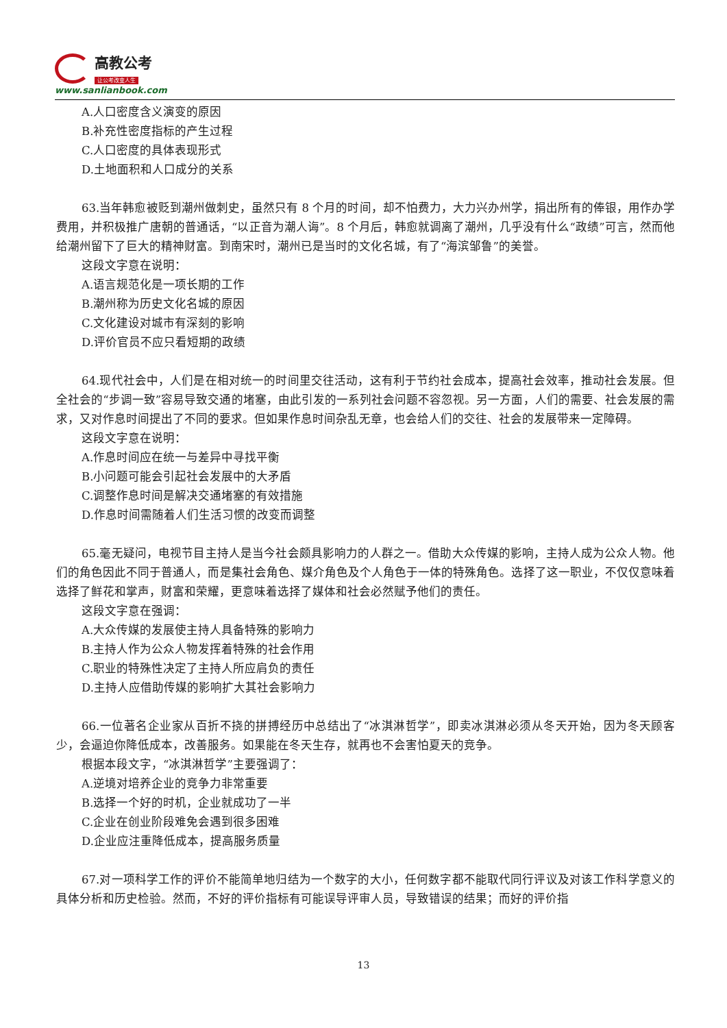高教公考
让公考改变人生
www.sanlianbook.com
A.人口密度含义演变的原因
B.补充性密度指标的产生过程
C.人口密度的具体表现形式
D.土地面积和人口成分的关系
63.当年韩愈被贬到潮州做刺史，虽然只有 8 个月的时间，却不怕费力，大力兴办州学，捐出所有的俸银，用作办学费用，并积极推广唐朝的普通话，“以正音为潮人诲”。8 个月后，韩愈就调离了潮州，几乎没有什么“政绩”可言，然而他给潮州留下了巨大的精神财富。到南宋时，潮州已是当时的文化名城，有了“海滨邹鲁”的美誉。
这段文字意在说明：
A.语言规范化是一项长期的工作
B.潮州称为历史文化名城的原因
C.文化建设对城市有深刻的影响
D.评价官员不应只看短期的政绩
64.现代社会中，人们是在相对统一的时间里交往活动，这有利于节约社会成本，提高社会效率，推动社会发展。但全社会的“步调一致”容易导致交通的堵塞，由此引发的一系列社会问题不容忽视。另一方面，人们的需要、社会发展的需求，又对作息时间提出了不同的要求。但如果作息时间杂乱无章，也会给人们的交往、社会的发展带来一定障碍。
这段文字意在说明：
A.作息时间应在统一与差异中寻找平衡
B.小问题可能会引起社会发展中的大矛盾
C.调整作息时间是解决交通堵塞的有效措施
D.作息时间需随着人们生活习惯的改变而调整
65.毫无疑问，电视节目主持人是当今社会颇具影响力的人群之一。借助大众传媒的影响，主持人成为公众人物。他们的角色因此不同于普通人，而是集社会角色、媒介角色及个人角色于一体的特殊角色。选择了这一职业，不仅仅意味着选择了鲜花和掌声，财富和荣耀，更意味着选择了媒体和社会必然赋予他们的责任。
这段文字意在强调：
A.大众传媒的发展使主持人具备特殊的影响力
B.主持人作为公众人物发挥着特殊的社会作用
C.职业的特殊性决定了主持人所应肩负的责任
D.主持人应借助传媒的影响扩大其社会影响力
66.一位著名企业家从百折不挠的拼搏经历中总结出了“冰淇淋哲学”，即卖冰淇淋必须从冬天开始，因为冬天顾客少，会逼迫你降低成本，改善服务。如果能在冬天生存，就再也不会害怕夏天的竞争。
根据本段文字，“冰淇淋哲学”主要强调了：
A.逆境对培养企业的竞争力非常重要
B.选择一个好的时机，企业就成功了一半
C.企业在创业阶段难免会遇到很多困难
D.企业应注重降低成本，提高服务质量
67.对一项科学工作的评价不能简单地归结为一个数字的大小，任何数字都不能取代同行评议及对该工作科学意义的具体分析和历史检验。然而，不好的评价指标有可能误导评审人员，导致错误的结果；而好的评价指
13